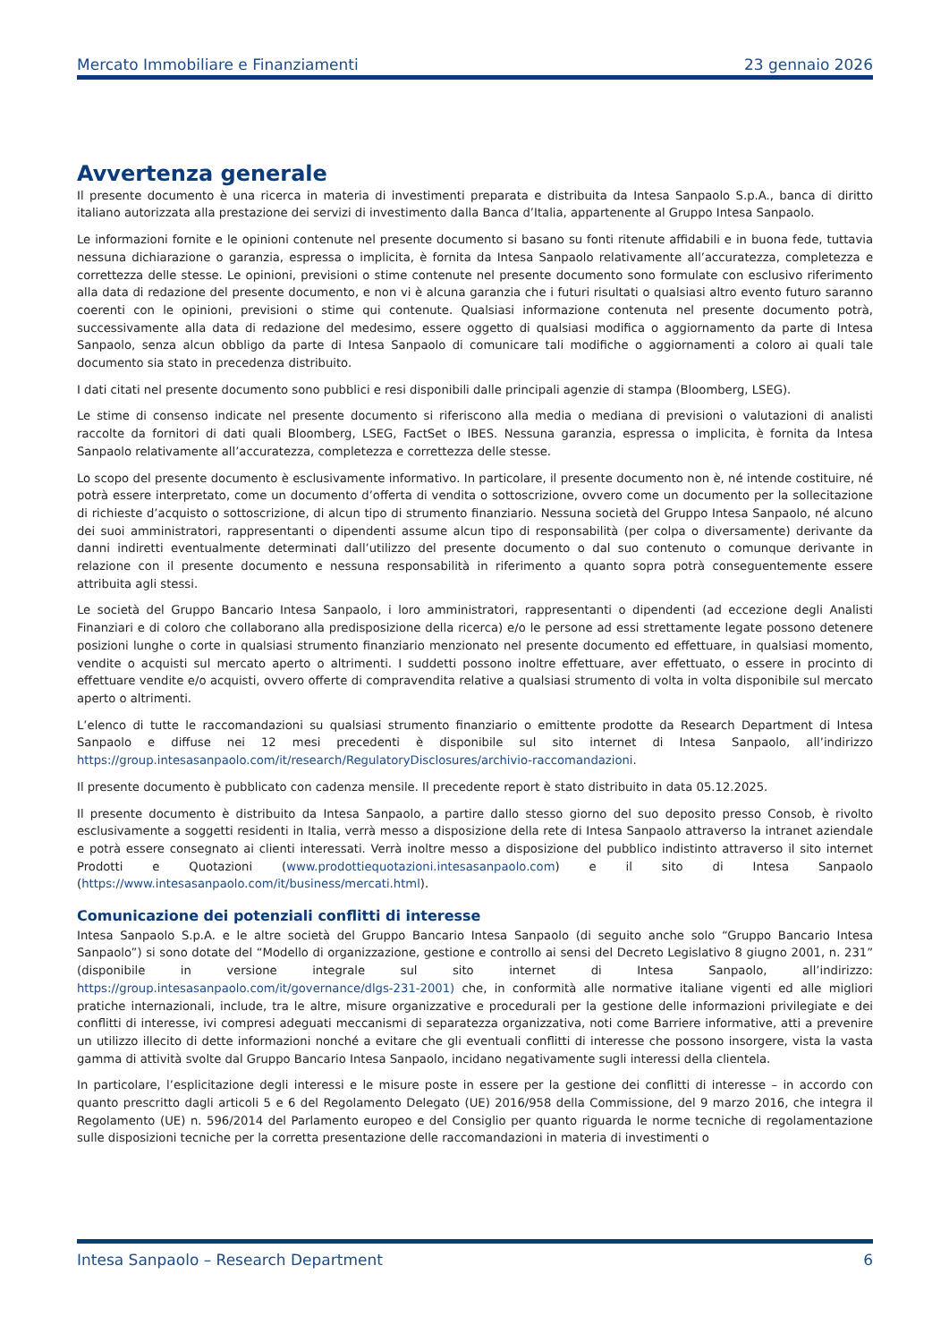Mercato Immobiliare e Finanziamenti 23 gennaio 2026
Avvertenza generale
Il presente documento è una ricerca in materia di investimenti preparata e distribuita da Intesa Sanpaolo S.p.A., banca di diritto italiano autorizzata alla prestazione dei servizi di investimento dalla Banca d’Italia, appartenente al Gruppo Intesa Sanpaolo.
Le informazioni fornite e le opinioni contenute nel presente documento si basano su fonti ritenute affidabili e in buona fede, tuttavia nessuna dichiarazione o garanzia, espressa o implicita, è fornita da Intesa Sanpaolo relativamente all’accuratezza, completezza e correttezza delle stesse. Le opinioni, previsioni o stime contenute nel presente documento sono formulate con esclusivo riferimento alla data di redazione del presente documento, e non vi è alcuna garanzia che i futuri risultati o qualsiasi altro evento futuro saranno coerenti con le opinioni, previsioni o stime qui contenute. Qualsiasi informazione contenuta nel presente documento potrà, successivamente alla data di redazione del medesimo, essere oggetto di qualsiasi modifica o aggiornamento da parte di Intesa Sanpaolo, senza alcun obbligo da parte di Intesa Sanpaolo di comunicare tali modifiche o aggiornamenti a coloro ai quali tale documento sia stato in precedenza distribuito.
I dati citati nel presente documento sono pubblici e resi disponibili dalle principali agenzie di stampa (Bloomberg, LSEG).
Le stime di consenso indicate nel presente documento si riferiscono alla media o mediana di previsioni o valutazioni di analisti raccolte da fornitori di dati quali Bloomberg, LSEG, FactSet o IBES. Nessuna garanzia, espressa o implicita, è fornita da Intesa Sanpaolo relativamente all’accuratezza, completezza e correttezza delle stesse.
Lo scopo del presente documento è esclusivamente informativo. In particolare, il presente documento non è, né intende costituire, né potrà essere interpretato, come un documento d’offerta di vendita o sottoscrizione, ovvero come un documento per la sollecitazione di richieste d’acquisto o sottoscrizione, di alcun tipo di strumento finanziario. Nessuna società del Gruppo Intesa Sanpaolo, né alcuno dei suoi amministratori, rappresentanti o dipendenti assume alcun tipo di responsabilità (per colpa o diversamente) derivante da danni indiretti eventualmente determinati dall’utilizzo del presente documento o dal suo contenuto o comunque derivante in relazione con il presente documento e nessuna responsabilità in riferimento a quanto sopra potrà conseguentemente essere attribuita agli stessi.
Le società del Gruppo Bancario Intesa Sanpaolo, i loro amministratori, rappresentanti o dipendenti (ad eccezione degli Analisti Finanziari e di coloro che collaborano alla predisposizione della ricerca) e/o le persone ad essi strettamente legate possono detenere posizioni lunghe o corte in qualsiasi strumento finanziario menzionato nel presente documento ed effettuare, in qualsiasi momento, vendite o acquisti sul mercato aperto o altrimenti. I suddetti possono inoltre effettuare, aver effettuato, o essere in procinto di effettuare vendite e/o acquisti, ovvero offerte di compravendita relative a qualsiasi strumento di volta in volta disponibile sul mercato aperto o altrimenti.
L’elenco di tutte le raccomandazioni su qualsiasi strumento finanziario o emittente prodotte da Research Department di Intesa Sanpaolo e diffuse nei 12 mesi precedenti è disponibile sul sito internet di Intesa Sanpaolo, all’indirizzo https://group.intesasanpaolo.com/it/research/RegulatoryDisclosures/archivio-raccomandazioni.
Il presente documento è pubblicato con cadenza mensile. Il precedente report è stato distribuito in data 05.12.2025.
Il presente documento è distribuito da Intesa Sanpaolo, a partire dallo stesso giorno del suo deposito presso Consob, è rivolto esclusivamente a soggetti residenti in Italia, verrà messo a disposizione della rete di Intesa Sanpaolo attraverso la intranet aziendale e potrà essere consegnato ai clienti interessati. Verrà inoltre messo a disposizione del pubblico indistinto attraverso il sito internet Prodotti e Quotazioni (www.prodottiequotazioni.intesasanpaolo.com) e il sito di Intesa Sanpaolo (https://www.intesasanpaolo.com/it/business/mercati.html).
Comunicazione dei potenziali conflitti di interesse
Intesa Sanpaolo S.p.A. e le altre società del Gruppo Bancario Intesa Sanpaolo (di seguito anche solo “Gruppo Bancario Intesa Sanpaolo”) si sono dotate del “Modello di organizzazione, gestione e controllo ai sensi del Decreto Legislativo 8 giugno 2001, n. 231” (disponibile in versione integrale sul sito internet di Intesa Sanpaolo, all’indirizzo: https://group.intesasanpaolo.com/it/governance/dlgs-231-2001) che, in conformità alle normative italiane vigenti ed alle migliori pratiche internazionali, include, tra le altre, misure organizzative e procedurali per la gestione delle informazioni privilegiate e dei conflitti di interesse, ivi compresi adeguati meccanismi di separatezza organizzativa, noti come Barriere informative, atti a prevenire un utilizzo illecito di dette informazioni nonché a evitare che gli eventuali conflitti di interesse che possono insorgere, vista la vasta gamma di attività svolte dal Gruppo Bancario Intesa Sanpaolo, incidano negativamente sugli interessi della clientela.
In particolare, l’esplicitazione degli interessi e le misure poste in essere per la gestione dei conflitti di interesse – in accordo con quanto prescritto dagli articoli 5 e 6 del Regolamento Delegato (UE) 2016/958 della Commissione, del 9 marzo 2016, che integra il Regolamento (UE) n. 596/2014 del Parlamento europeo e del Consiglio per quanto riguarda le norme tecniche di regolamentazione sulle disposizioni tecniche per la corretta presentazione delle raccomandazioni in materia di investimenti o
Intesa Sanpaolo – Research Department 6